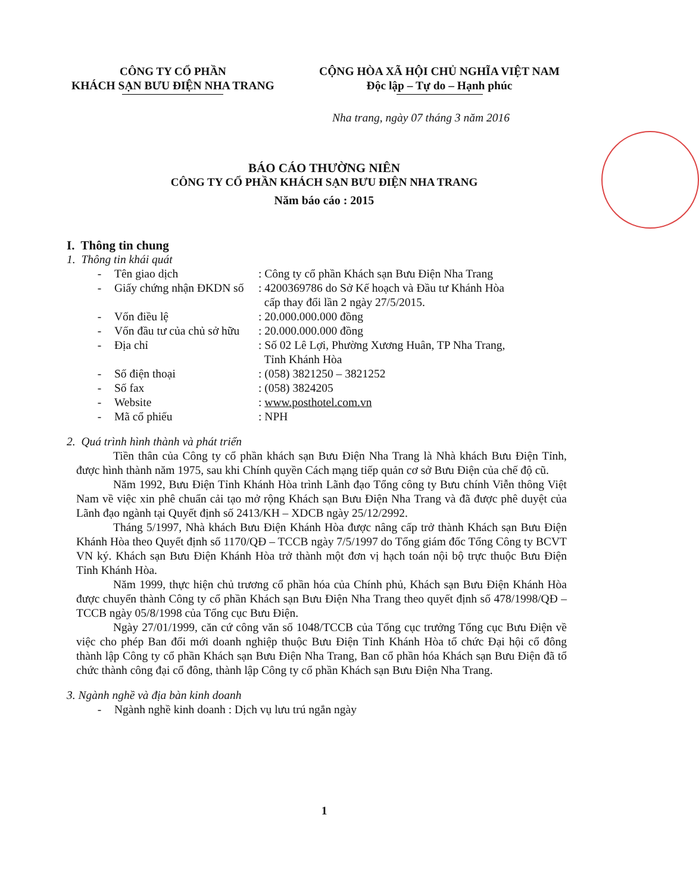CÔNG TY CỔ PHẦN
KHÁCH SẠN BƯU ĐIỆN NHA TRANG
CỘNG HÒA XÃ HỘI CHỦ NGHĨA VIỆT NAM
Độc lập – Tự do – Hạnh phúc
Nha trang, ngày 07 tháng 3 năm 2016
BÁO CÁO THƯỜNG NIÊN
CÔNG TY CỔ PHẦN KHÁCH SẠN BƯU ĐIỆN NHA TRANG
Năm báo cáo : 2015
I. Thông tin chung
1. Thông tin khái quát
- Tên giao dịch: Công ty cổ phần Khách sạn Bưu Điện Nha Trang
- Giấy chứng nhận ĐKDN số: 4200369786 do Sở Kế hoạch và Đầu tư Khánh Hòa
cấp thay đổi lần 2 ngày 27/5/2015.
- Vốn điều lệ: 20.000.000.000 đồng
- Vốn đầu tư của chủ sở hữu: 20.000.000.000 đồng
- Địa chỉ: Số 02 Lê Lợi, Phường Xương Huân, TP Nha Trang,
Tỉnh Khánh Hòa
- Số điện thoại: (058) 3821250 – 3821252
- Số fax: (058) 3824205
- Website: www.posthotel.com.vn
- Mã cổ phiếu: NPH
2. Quá trình hình thành và phát triển
Tiền thân của Công ty cổ phần khách sạn Bưu Điện Nha Trang là Nhà khách Bưu Điện Tỉnh, được hình thành năm 1975, sau khi Chính quyền Cách mạng tiếp quản cơ sở Bưu Điện của chế độ cũ.
Năm 1992, Bưu Điện Tỉnh Khánh Hòa trình Lãnh đạo Tổng công ty Bưu chính Viễn thông Việt Nam về việc xin phê chuẩn cải tạo mở rộng Khách sạn Bưu Điện Nha Trang và đã được phê duyệt của Lãnh đạo ngành tại Quyết định số 2413/KH – XDCB ngày 25/12/2992.
Tháng 5/1997, Nhà khách Bưu Điện Khánh Hòa được nâng cấp trở thành Khách sạn Bưu Điện Khánh Hòa theo Quyết định số 1170/QĐ – TCCB ngày 7/5/1997 do Tổng giám đốc Tổng Công ty BCVT VN ký. Khách sạn Bưu Điện Khánh Hòa trở thành một đơn vị hạch toán nội bộ trực thuộc Bưu Điện Tỉnh Khánh Hòa.
Năm 1999, thực hiện chủ trương cổ phần hóa của Chính phủ, Khách sạn Bưu Điện Khánh Hòa được chuyển thành Công ty cổ phần Khách sạn Bưu Điện Nha Trang theo quyết định số 478/1998/QĐ – TCCB ngày 05/8/1998 của Tổng cục Bưu Điện.
Ngày 27/01/1999, căn cứ công văn số 1048/TCCB của Tổng cục trưởng Tổng cục Bưu Điện về việc cho phép Ban đổi mới doanh nghiệp thuộc Bưu Điện Tỉnh Khánh Hòa tổ chức Đại hội cổ đông thành lập Công ty cổ phần Khách sạn Bưu Điện Nha Trang, Ban cổ phần hóa Khách sạn Bưu Điện đã tổ chức thành công đại cổ đông, thành lập Công ty cổ phần Khách sạn Bưu Điện Nha Trang.
3. Ngành nghề và địa bàn kinh doanh
- Ngành nghề kinh doanh : Dịch vụ lưu trú ngắn ngày
1